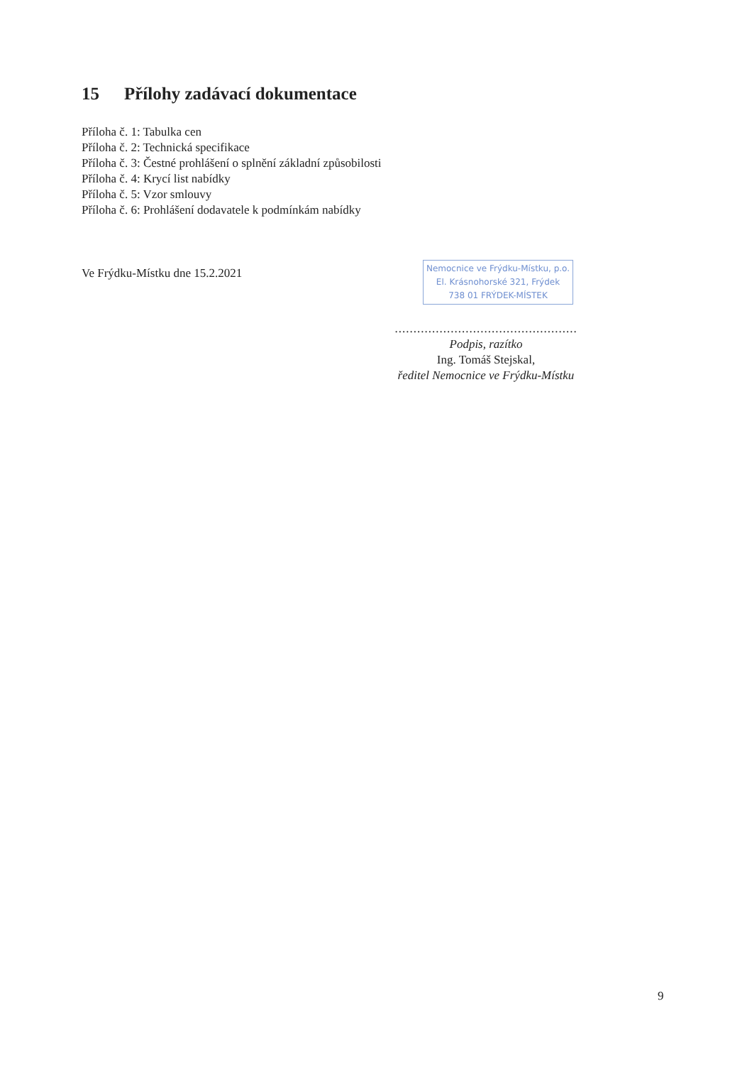15 Přílohy zadávací dokumentace
Příloha č. 1: Tabulka cen
Příloha č. 2: Technická specifikace
Příloha č. 3: Čestné prohlášení o splnění základní způsobilosti
Příloha č. 4: Krycí list nabídky
Příloha č. 5: Vzor smlouvy
Příloha č. 6: Prohlášení dodavatele k podmínkám nabídky
Ve Frýdku-Místku dne 15.2.2021
Nemocnice ve Frýdku-Místku, p.o.
El. Krásnohorské 321, Frýdek
738 01 FRÝDEK-MÍSTEK
.................................................
Podpis, razítko
Ing. Tomáš Stejskal,
ředitel Nemocnice ve Frýdku-Místku
9